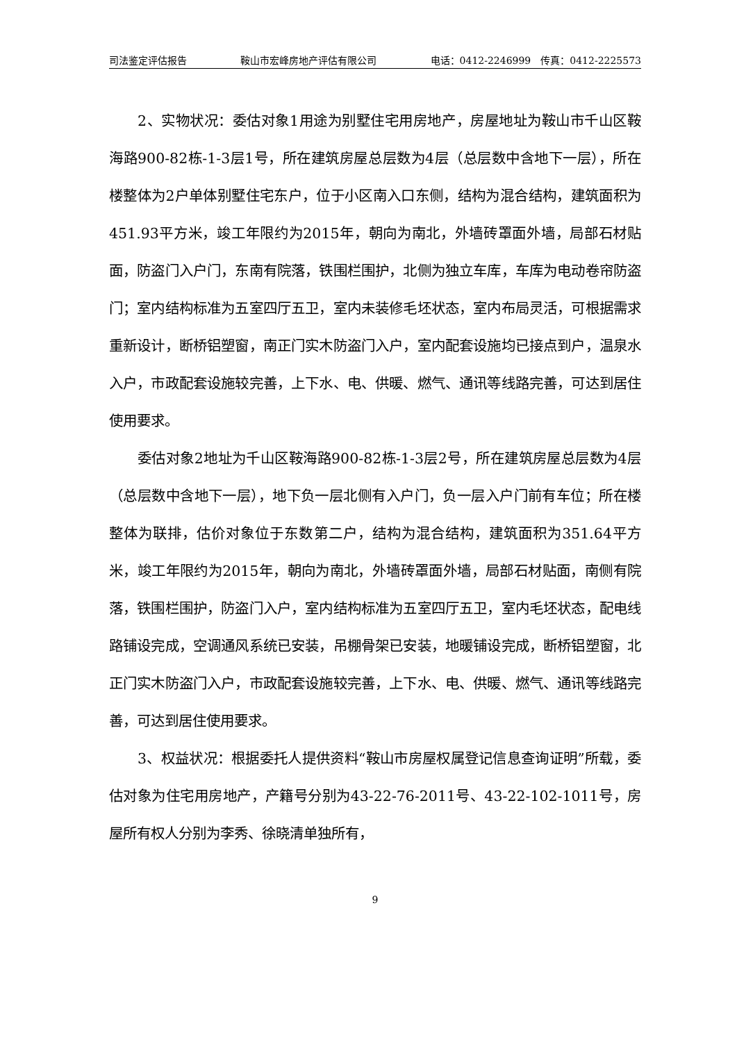司法鉴定评估报告 鞍山市宏峰房地产评估有限公司 电话：0412-2246999　传真：0412-2225573
2、实物状况：委估对象1用途为别墅住宅用房地产，房屋地址为鞍山市千山区鞍海路900-82栋-1-3层1号，所在建筑房屋总层数为4层（总层数中含地下一层），所在楼整体为2户单体别墅住宅东户，位于小区南入口东侧，结构为混合结构，建筑面积为451.93平方米，竣工年限约为2015年，朝向为南北，外墙砖罩面外墙，局部石材贴面，防盗门入户门，东南有院落，铁围栏围护，北侧为独立车库，车库为电动卷帘防盗门；室内结构标准为五室四厅五卫，室内未装修毛坯状态，室内布局灵活，可根据需求重新设计，断桥铝塑窗，南正门实木防盗门入户，室内配套设施均已接点到户，温泉水入户，市政配套设施较完善，上下水、电、供暖、燃气、通讯等线路完善，可达到居住使用要求。
委估对象2地址为千山区鞍海路900-82栋-1-3层2号，所在建筑房屋总层数为4层（总层数中含地下一层），地下负一层北侧有入户门，负一层入户门前有车位；所在楼整体为联排，估价对象位于东数第二户，结构为混合结构，建筑面积为351.64平方米，竣工年限约为2015年，朝向为南北，外墙砖罩面外墙，局部石材贴面，南侧有院落，铁围栏围护，防盗门入户，室内结构标准为五室四厅五卫，室内毛坯状态，配电线路铺设完成，空调通风系统已安装，吊棚骨架已安装，地暖铺设完成，断桥铝塑窗，北正门实木防盗门入户，市政配套设施较完善，上下水、电、供暖、燃气、通讯等线路完善，可达到居住使用要求。
3、权益状况：根据委托人提供资料“鞍山市房屋权属登记信息查询证明”所载，委估对象为住宅用房地产，产籍号分别为43-22-76-2011号、43-22-102-1011号，房屋所有权人分别为李秀、徐晓清单独所有，
9